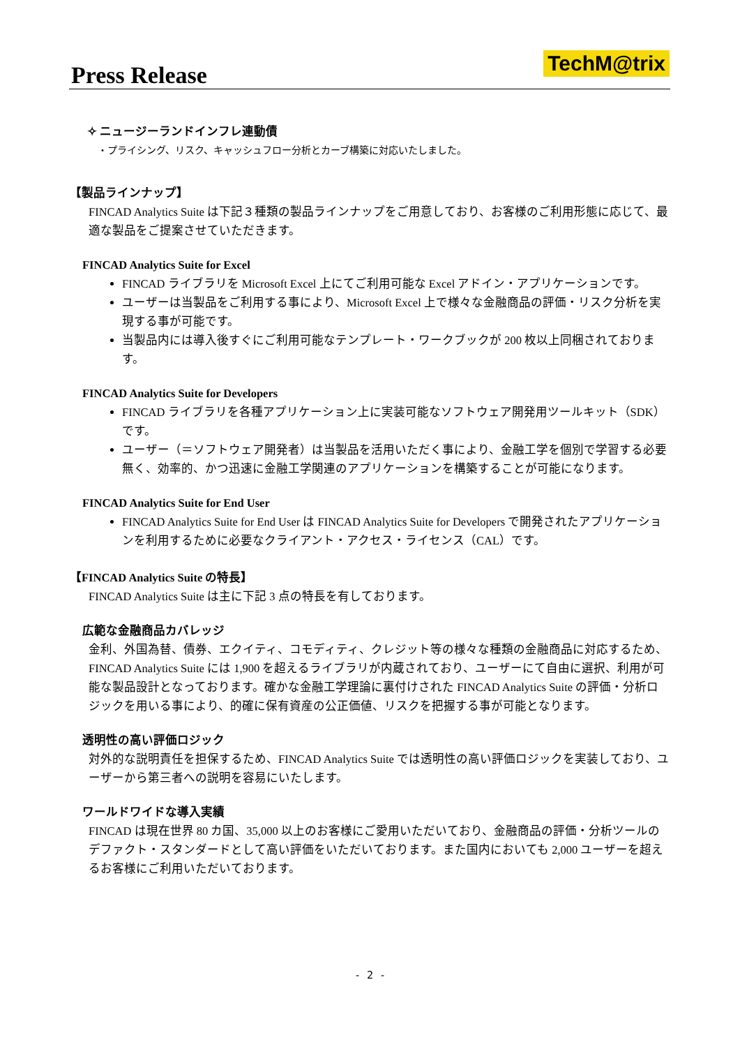Press Release TechM@trix
✧ ニュージーランドインフレ連動債
・プライシング、リスク、キャッシュフロー分析とカーブ構築に対応いたしました。
【製品ラインナップ】
FINCAD Analytics Suite は下記３種類の製品ラインナップをご用意しており、お客様のご利用形態に応じて、最適な製品をご提案させていただきます。
FINCAD Analytics Suite for Excel
FINCAD ライブラリを Microsoft Excel 上にてご利用可能な Excel アドイン・アプリケーションです。
ユーザーは当製品をご利用する事により、Microsoft Excel 上で様々な金融商品の評価・リスク分析を実現する事が可能です。
当製品内には導入後すぐにご利用可能なテンプレート・ワークブックが 200 枚以上同梱されております。
FINCAD Analytics Suite for Developers
FINCAD ライブラリを各種アプリケーション上に実装可能なソフトウェア開発用ツールキット（SDK）です。
ユーザー（＝ソフトウェア開発者）は当製品を活用いただく事により、金融工学を個別で学習する必要無く、効率的、かつ迅速に金融工学関連のアプリケーションを構築することが可能になります。
FINCAD Analytics Suite for End User
FINCAD Analytics Suite for End User は FINCAD Analytics Suite for Developers で開発されたアプリケーションを利用するために必要なクライアント・アクセス・ライセンス（CAL）です。
【FINCAD Analytics Suite の特長】
FINCAD Analytics Suite は主に下記 3 点の特長を有しております。
広範な金融商品カバレッジ
金利、外国為替、債券、エクイティ、コモディティ、クレジット等の様々な種類の金融商品に対応するため、FINCAD Analytics Suite には 1,900 を超えるライブラリが内蔵されており、ユーザーにて自由に選択、利用が可能な製品設計となっております。確かな金融工学理論に裏付けされた FINCAD Analytics Suite の評価・分析ロジックを用いる事により、的確に保有資産の公正価値、リスクを把握する事が可能となります。
透明性の高い評価ロジック
対外的な説明責任を担保するため、FINCAD Analytics Suite では透明性の高い評価ロジックを実装しており、ユーザーから第三者への説明を容易にいたします。
ワールドワイドな導入実績
FINCAD は現在世界 80 カ国、35,000 以上のお客様にご愛用いただいており、金融商品の評価・分析ツールのデファクト・スタンダードとして高い評価をいただいております。また国内においても 2,000 ユーザーを超えるお客様にご利用いただいております。
- 2 -